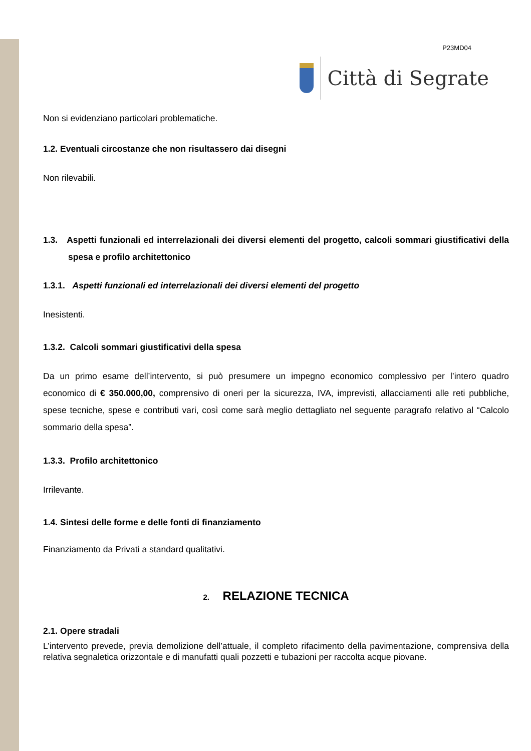P23MD04
Città di Segrate
Non si evidenziano particolari problematiche.
1.2. Eventuali circostanze che non risultassero dai disegni
Non rilevabili.
1.3. Aspetti funzionali ed interrelazionali dei diversi elementi del progetto, calcoli sommari giustificativi della spesa e profilo architettonico
1.3.1. Aspetti funzionali ed interrelazionali dei diversi elementi del progetto
Inesistenti.
1.3.2. Calcoli sommari giustificativi della spesa
Da un primo esame dell’intervento, si può presumere un impegno economico complessivo per l’intero quadro economico di € 350.000,00, comprensivo di oneri per la sicurezza, IVA, imprevisti, allacciamenti alle reti pubbliche, spese tecniche, spese e contributi vari, così come sarà meglio dettagliato nel seguente paragrafo relativo al “Calcolo sommario della spesa”.
1.3.3. Profilo architettonico
Irrilevante.
1.4. Sintesi delle forme e delle fonti di finanziamento
Finanziamento da Privati a standard qualitativi.
2. RELAZIONE TECNICA
2.1. Opere stradali
L’intervento prevede, previa demolizione dell’attuale, il completo rifacimento della pavimentazione, comprensiva della relativa segnaletica orizzontale e di manufatti quali pozzetti e tubazioni per raccolta acque piovane.